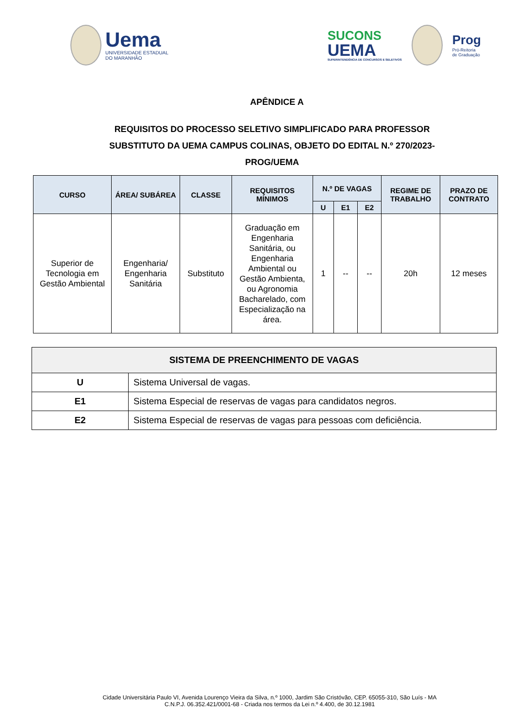Uema
UNIVERSIDADE ESTADUAL
DO MARANHÃO
SUCONS
UEMA
SUPERINTENDÊNCIA DE CONCURSOS E SELETIVOS
Prog
Pró-Reitoria
de Graduação
APÊNDICE A
REQUISITOS DO PROCESSO SELETIVO SIMPLIFICADO PARA PROFESSOR SUBSTITUTO DA UEMA CAMPUS COLINAS, OBJETO DO EDITAL N.º 270/2023-PROG/UEMA
| CURSO | ÁREA/ SUBÁREA | CLASSE | REQUISITOS MÍNIMOS | N.º DE VAGAS | | | REGIME DE TRABALHO | PRAZO DE CONTRATO |
| --- | --- | --- | --- | --- | --- | --- | --- | --- |
| | | | | U | E1 | E2 | | |
| Superior de Tecnologia em Gestão Ambiental | Engenharia/ Engenharia Sanitária | Substituto | Graduação em Engenharia Sanitária, ou Engenharia Ambiental ou Gestão Ambienta, ou Agronomia Bacharelado, com Especialização na área. | 1 | -- | -- | 20h | 12 meses |
| SISTEMA DE PREENCHIMENTO DE VAGAS | |
| --- | --- |
| U | Sistema Universal de vagas. |
| E1 | Sistema Especial de reservas de vagas para candidatos negros. |
| E2 | Sistema Especial de reservas de vagas para pessoas com deficiência. |
Cidade Universitária Paulo VI, Avenida Lourenço Vieira da Silva, n.º 1000, Jardim São Cristóvão, CEP. 65055-310, São Luís - MA
C.N.P.J. 06.352.421/0001-68 - Criada nos termos da Lei n.º 4.400, de 30.12.1981